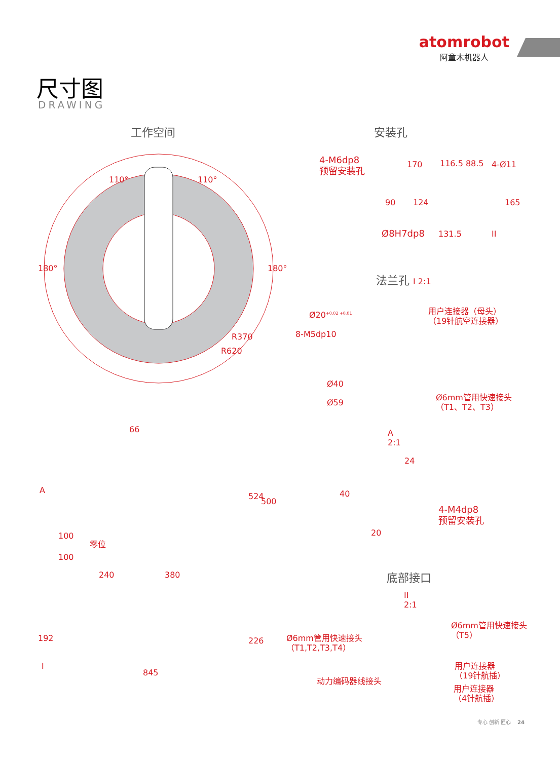atomrobot
阿童木机器人
尺寸图
DRAWING
工作空间
110° 110°
180° 180°
R370
R620
安装孔
4-M6dp8
预留安装孔
170 116.5 88.5 4-Ø11
90 124 165
Ø8H7dp8 131.5 II
法兰孔 I 2:1
Ø20<sup>+0.02 +0.01</sup>
用户连接器（母头）
（19针航空连接器）
8-M5dp10
Ø40
Ø59
Ø6mm管用快速接头
（T1、T2、T3）
A
2:1
24
40
4-M4dp8
预留安装孔
20
A
66
524
500
100
零位
100
240 380
192 226
I
845
底部接口
II
2:1
Ø6mm管用快速接头
（T5）
Ø6mm管用快速接头
（T1,T2,T3,T4）
用户连接器
（19针航插）
动力编码器线接头
用户连接器
（4针航插）
专心 创新 匠心 24